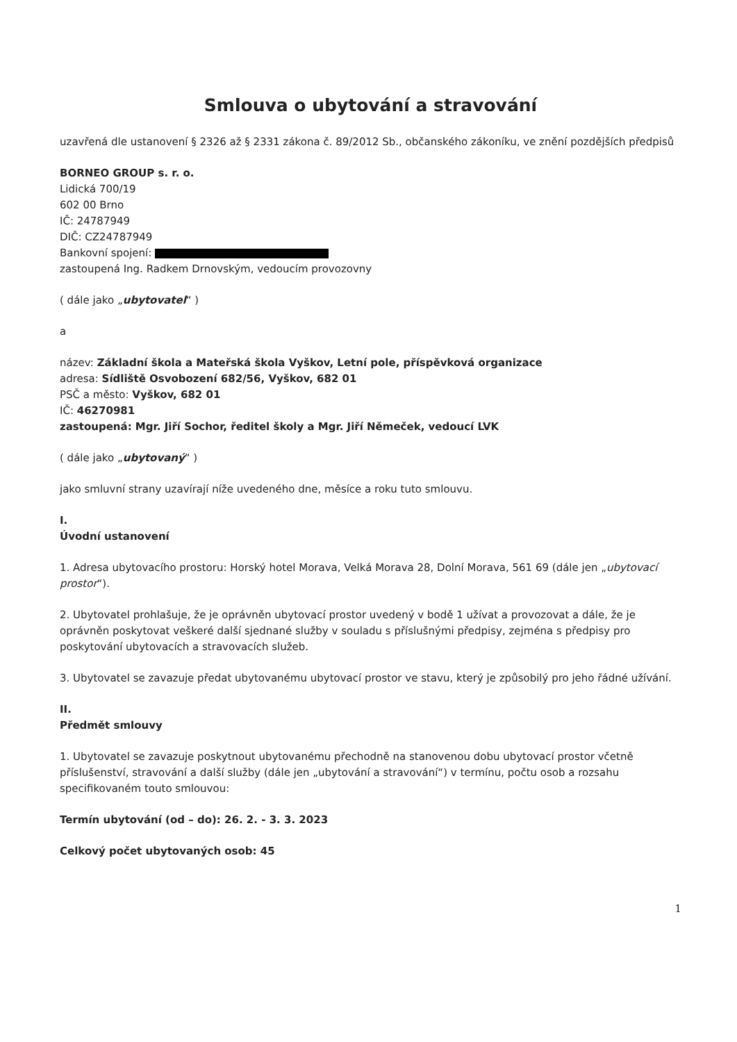Smlouva o ubytování a stravování
uzavřená dle ustanovení § 2326 až § 2331 zákona č. 89/2012 Sb., občanského zákoníku, ve znění pozdějších předpisů
BORNEO GROUP s. r. o.
Lidická 700/19
602 00 Brno
IČ: 24787949
DIČ: CZ24787949
Bankovní spojení:
zastoupená Ing. Radkem Drnovským, vedoucím provozovny
( dále jako „ubytovatel“ )
a
název: Základní škola a Mateřská škola Vyškov, Letní pole, příspěvková organizace
adresa: Sídliště Osvobození 682/56, Vyškov, 682 01
PSČ a město: Vyškov, 682 01
IČ: 46270981
zastoupená: Mgr. Jiří Sochor, ředitel školy a Mgr. Jiří Němeček, vedoucí LVK
( dále jako „ubytovaný“ )
jako smluvní strany uzavírají níže uvedeného dne, měsíce a roku tuto smlouvu.
I.
Úvodní ustanovení
1. Adresa ubytovacího prostoru: Horský hotel Morava, Velká Morava 28, Dolní Morava, 561 69 (dále jen „ubytovací prostor“).
2. Ubytovatel prohlašuje, že je oprávněn ubytovací prostor uvedený v bodě 1 užívat a provozovat a dále, že je oprávněn poskytovat veškeré další sjednané služby v souladu s příslušnými předpisy, zejména s předpisy pro poskytování ubytovacích a stravovacích služeb.
3. Ubytovatel se zavazuje předat ubytovanému ubytovací prostor ve stavu, který je způsobilý pro jeho řádné užívání.
II.
Předmět smlouvy
1. Ubytovatel se zavazuje poskytnout ubytovanému přechodně na stanovenou dobu ubytovací prostor včetně příslušenství, stravování a další služby (dále jen „ubytování a stravování“) v termínu, počtu osob a rozsahu specifikovaném touto smlouvou:
Termín ubytování (od – do): 26. 2. - 3. 3. 2023
Celkový počet ubytovaných osob: 45
1